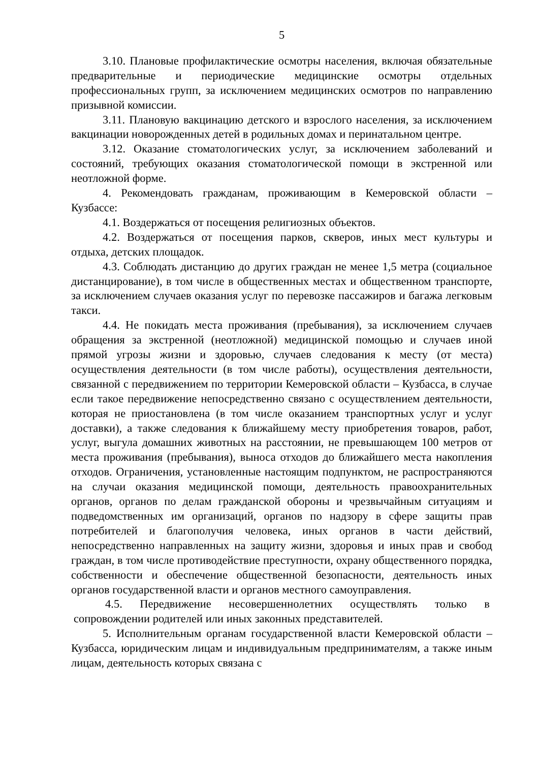5
3.10. Плановые профилактические осмотры населения, включая обязательные предварительные и периодические медицинские осмотры отдельных профессиональных групп, за исключением медицинских осмотров по направлению призывной комиссии.
3.11. Плановую вакцинацию детского и взрослого населения, за исключением вакцинации новорожденных детей в родильных домах и перинатальном центре.
3.12. Оказание стоматологических услуг, за исключением заболеваний и состояний, требующих оказания стоматологической помощи в экстренной или неотложной форме.
4. Рекомендовать гражданам, проживающим в Кемеровской области – Кузбассе:
4.1. Воздержаться от посещения религиозных объектов.
4.2. Воздержаться от посещения парков, скверов, иных мест культуры и отдыха, детских площадок.
4.3. Соблюдать дистанцию до других граждан не менее 1,5 метра (социальное дистанцирование), в том числе в общественных местах и общественном транспорте, за исключением случаев оказания услуг по перевозке пассажиров и багажа легковым такси.
4.4. Не покидать места проживания (пребывания), за исключением случаев обращения за экстренной (неотложной) медицинской помощью и случаев иной прямой угрозы жизни и здоровью, случаев следования к месту (от места) осуществления деятельности (в том числе работы), осуществления деятельности, связанной с передвижением по территории Кемеровской области – Кузбасса, в случае если такое передвижение непосредственно связано с осуществлением деятельности, которая не приостановлена (в том числе оказанием транспортных услуг и услуг доставки), а также следования к ближайшему месту приобретения товаров, работ, услуг, выгула домашних животных на расстоянии, не превышающем 100 метров от места проживания (пребывания), выноса отходов до ближайшего места накопления отходов. Ограничения, установленные настоящим подпунктом, не распространяются на случаи оказания медицинской помощи, деятельность правоохранительных органов, органов по делам гражданской обороны и чрезвычайным ситуациям и подведомственных им организаций, органов по надзору в сфере защиты прав потребителей и благополучия человека, иных органов в части действий, непосредственно направленных на защиту жизни, здоровья и иных прав и свобод граждан, в том числе противодействие преступности, охрану общественного порядка, собственности и обеспечение общественной безопасности, деятельность иных органов государственной власти и органов местного самоуправления.
4.5. Передвижение несовершеннолетних осуществлять только в сопровождении родителей или иных законных представителей.
5. Исполнительным органам государственной власти Кемеровской области – Кузбасса, юридическим лицам и индивидуальным предпринимателям, а также иным лицам, деятельность которых связана с